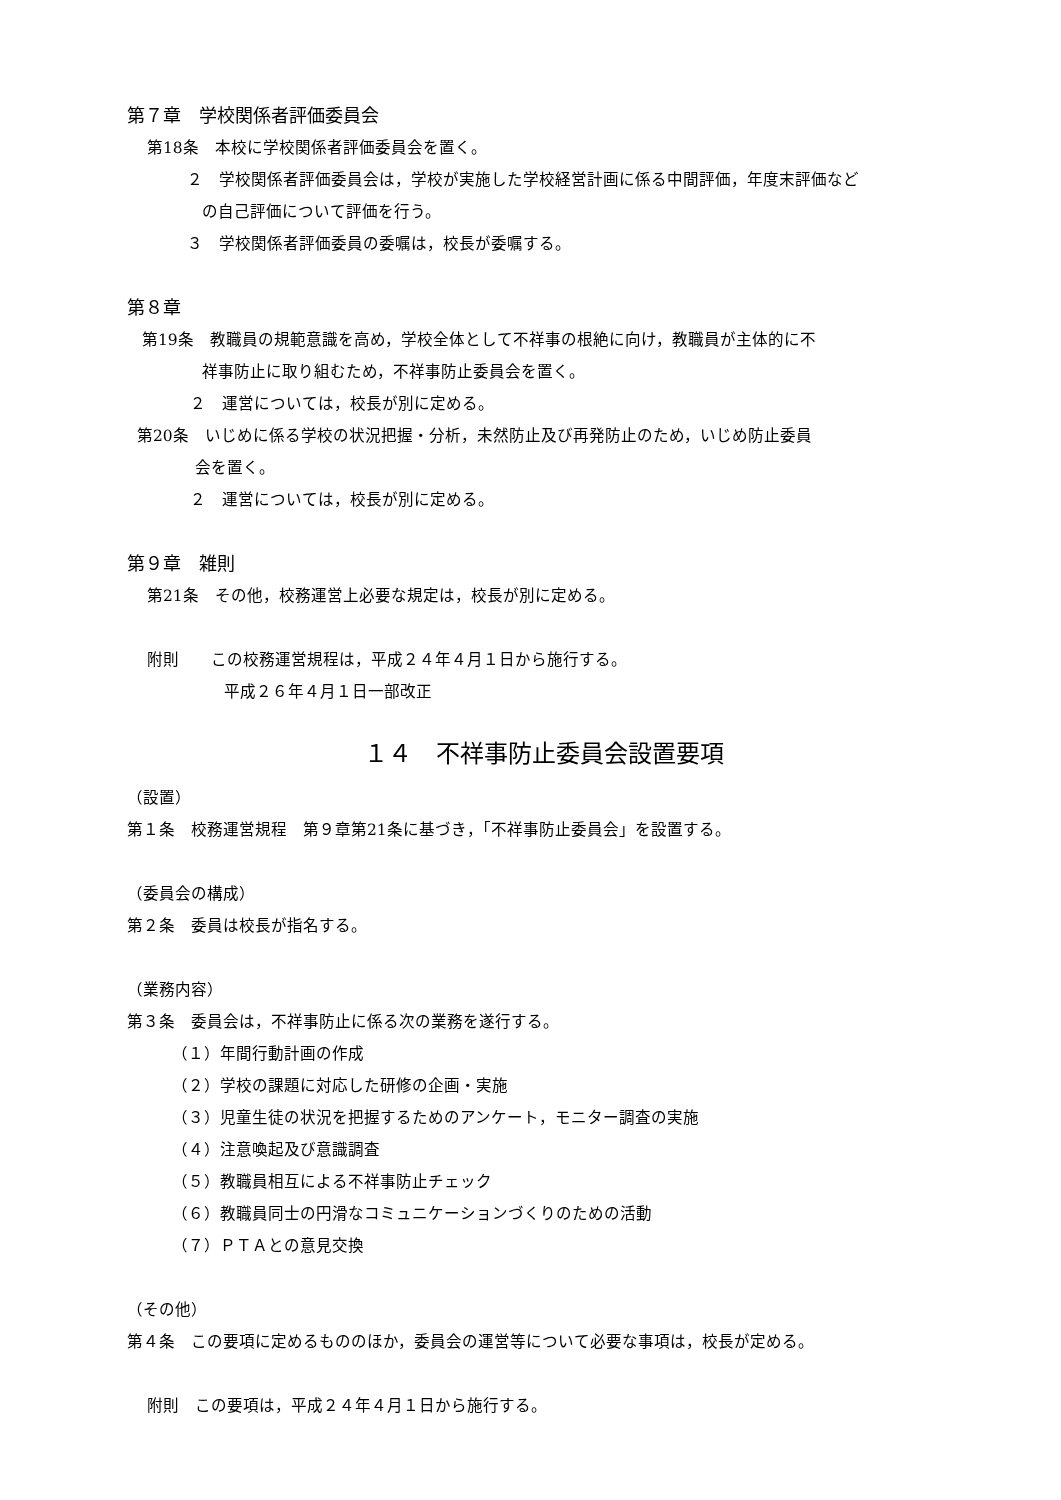第７章　学校関係者評価委員会
第18条　本校に学校関係者評価委員会を置く。
２　学校関係者評価委員会は，学校が実施した学校経営計画に係る中間評価，年度末評価など
の自己評価について評価を行う。
３　学校関係者評価委員の委嘱は，校長が委嘱する。
第８章
第19条　教職員の規範意識を高め，学校全体として不祥事の根絶に向け，教職員が主体的に不
祥事防止に取り組むため，不祥事防止委員会を置く。
２　運営については，校長が別に定める。
第20条　いじめに係る学校の状況把握・分析，未然防止及び再発防止のため，いじめ防止委員
会を置く。
２　運営については，校長が別に定める。
第９章　雑則
第21条　その他，校務運営上必要な規定は，校長が別に定める。
附則　　この校務運営規程は，平成２４年４月１日から施行する。
平成２６年４月１日一部改正
１４　不祥事防止委員会設置要項
（設置）
第１条　校務運営規程　第９章第21条に基づき，「不祥事防止委員会」を設置する。
（委員会の構成）
第２条　委員は校長が指名する。
（業務内容）
第３条　委員会は，不祥事防止に係る次の業務を遂行する。
（１）年間行動計画の作成
（２）学校の課題に対応した研修の企画・実施
（３）児童生徒の状況を把握するためのアンケート，モニター調査の実施
（４）注意喚起及び意識調査
（５）教職員相互による不祥事防止チェック
（６）教職員同士の円滑なコミュニケーションづくりのための活動
（７）ＰＴＡとの意見交換
（その他）
第４条　この要項に定めるもののほか，委員会の運営等について必要な事項は，校長が定める。
附則　この要項は，平成２４年４月１日から施行する。